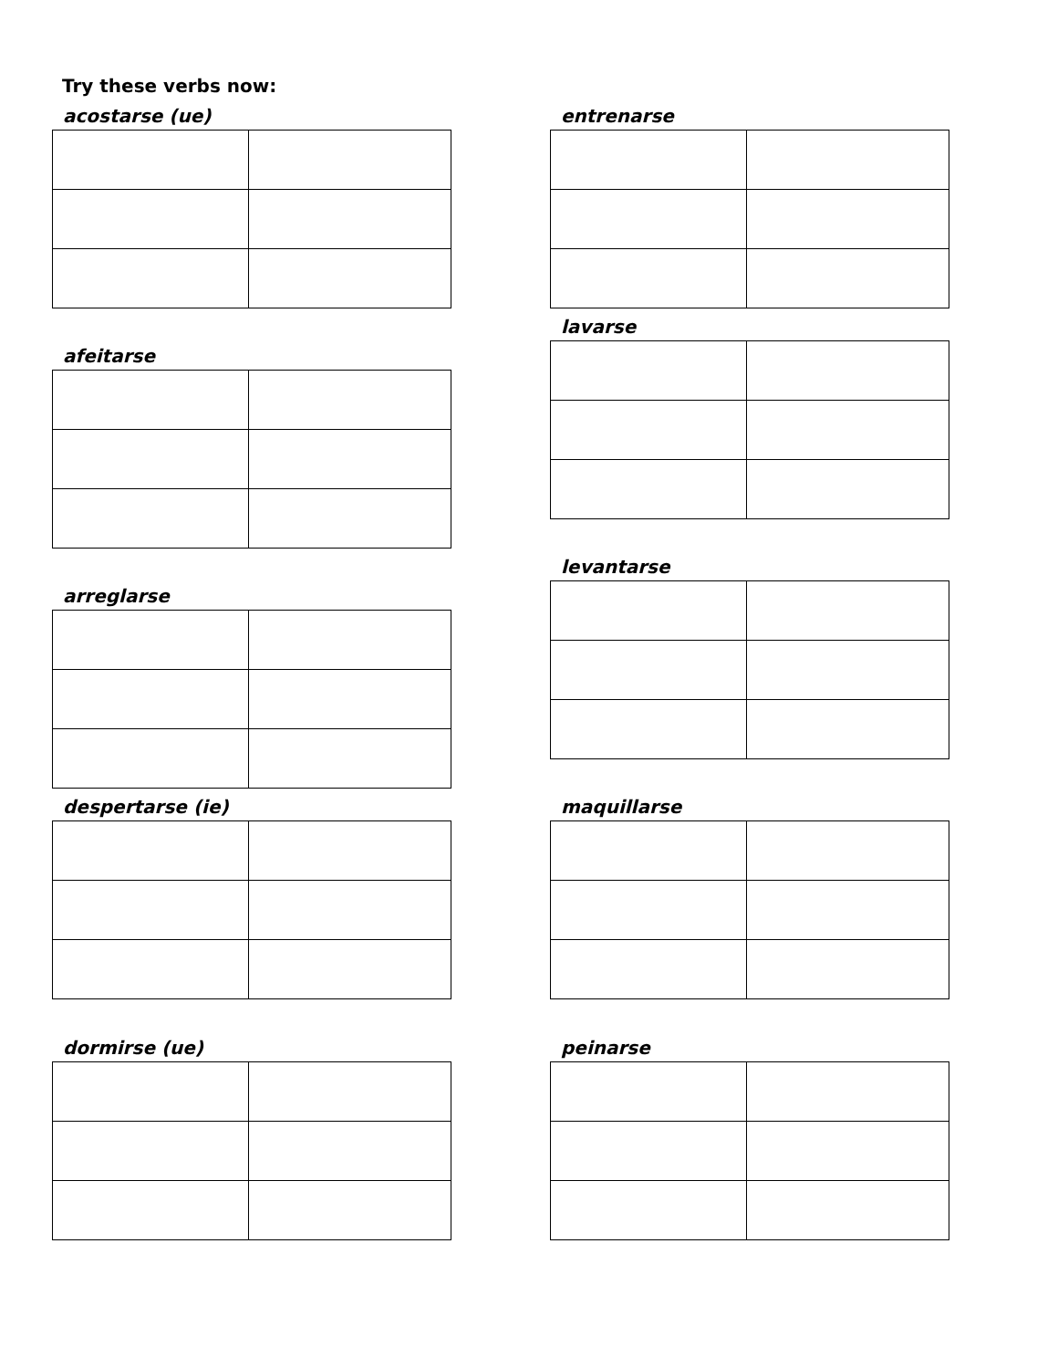Try these verbs now:
acostarse (ue)
afeitarse
arreglarse
despertarse (ie)
dormirse (ue)
entrenarse
lavarse
levantarse
maquillarse
peinarse